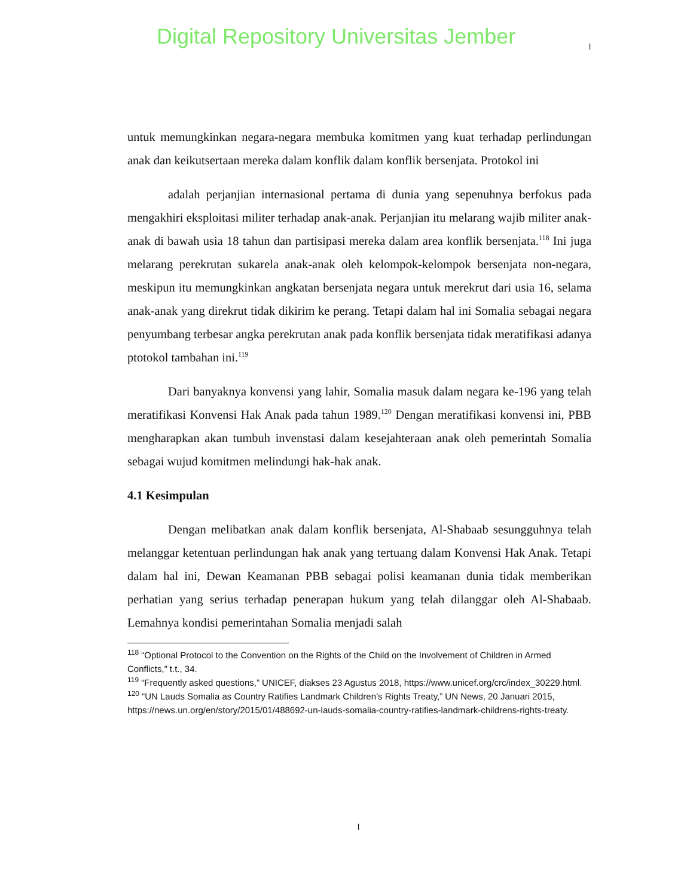Digital Repository Universitas Jember
l
untuk memungkinkan negara-negara membuka komitmen yang kuat terhadap perlindungan anak dan keikutsertaan mereka dalam konflik dalam konflik bersenjata. Protokol ini
adalah perjanjian internasional pertama di dunia yang sepenuhnya berfokus pada mengakhiri eksploitasi militer terhadap anak-anak. Perjanjian itu melarang wajib militer anak-anak di bawah usia 18 tahun dan partisipasi mereka dalam area konflik bersenjata.<sup>118</sup> Ini juga melarang perekrutan sukarela anak-anak oleh kelompok-kelompok bersenjata non-negara, meskipun itu memungkinkan angkatan bersenjata negara untuk merekrut dari usia 16, selama anak-anak yang direkrut tidak dikirim ke perang. Tetapi dalam hal ini Somalia sebagai negara penyumbang terbesar angka perekrutan anak pada konflik bersenjata tidak meratifikasi adanya ptotokol tambahan ini.<sup>119</sup>
Dari banyaknya konvensi yang lahir, Somalia masuk dalam negara ke-196 yang telah meratifikasi Konvensi Hak Anak pada tahun 1989.<sup>120</sup> Dengan meratifikasi konvensi ini, PBB mengharapkan akan tumbuh invenstasi dalam kesejahteraan anak oleh pemerintah Somalia sebagai wujud komitmen melindungi hak-hak anak.
4.1 Kesimpulan
Dengan melibatkan anak dalam konflik bersenjata, Al-Shabaab sesungguhnya telah melanggar ketentuan perlindungan hak anak yang tertuang dalam Konvensi Hak Anak. Tetapi dalam hal ini, Dewan Keamanan PBB sebagai polisi keamanan dunia tidak memberikan perhatian yang serius terhadap penerapan hukum yang telah dilanggar oleh Al-Shabaab. Lemahnya kondisi pemerintahan Somalia menjadi salah
<sup>118</sup> “Optional Protocol to the Convention on the Rights of the Child on the Involvement of Children in Armed Conflicts,” t.t., 34.
<sup>119</sup> “Frequently asked questions,” UNICEF, diakses 23 Agustus 2018, https://www.unicef.org/crc/index_30229.html.
<sup>120</sup> “UN Lauds Somalia as Country Ratifies Landmark Children’s Rights Treaty,” UN News, 20 Januari 2015, https://news.un.org/en/story/2015/01/488692-un-lauds-somalia-country-ratifies-landmark-childrens-rights-treaty.
l